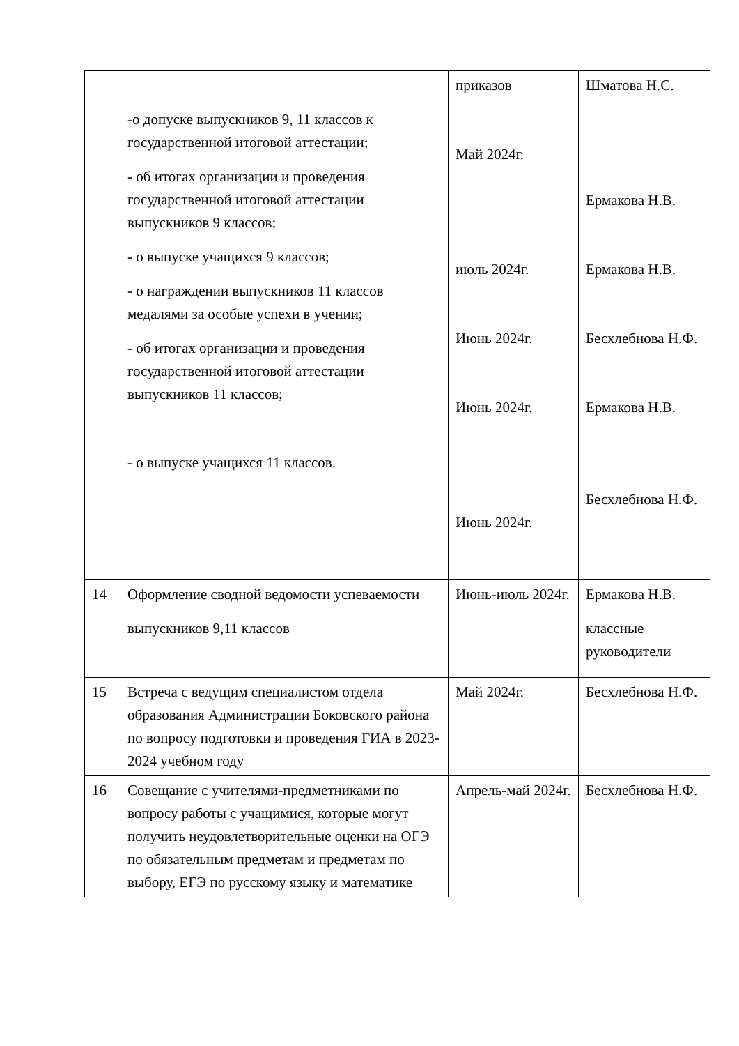| | -о допуске выпускников 9, 11 классов к государственной итоговой аттестации; - об итогах организации и проведения государственной итоговой аттестации выпускников 9 классов; - о выпуске учащихся 9 классов; - о награждении выпускников 11 классов медалями за особые успехи в учении; - об итогах организации и проведения государственной итоговой аттестации выпускников 11 классов; - о выпуске учащихся 11 классов. | приказов Май 2024г. июль 2024г. Июнь 2024г. Июнь 2024г. Июнь 2024г. | Шматова Н.С. Ермакова Н.В. Ермакова Н.В. Бесхлебнова Н.Ф. Ермакова Н.В. Бесхлебнова Н.Ф. |
| 14 | Оформление сводной ведомости успеваемости выпускников 9,11 классов | Июнь-июль 2024г. | Ермакова Н.В. классные руководители |
| 15 | Встреча с ведущим специалистом отдела образования Администрации Боковского района по вопросу подготовки и проведения ГИА в 2023-2024 учебном году | Май 2024г. | Бесхлебнова Н.Ф. |
| 16 | Совещание с учителями-предметниками по вопросу работы с учащимися, которые могут получить неудовлетворительные оценки на ОГЭ по обязательным предметам и предметам по выбору, ЕГЭ по русскому языку и математике | Апрель-май 2024г. | Бесхлебнова Н.Ф. |